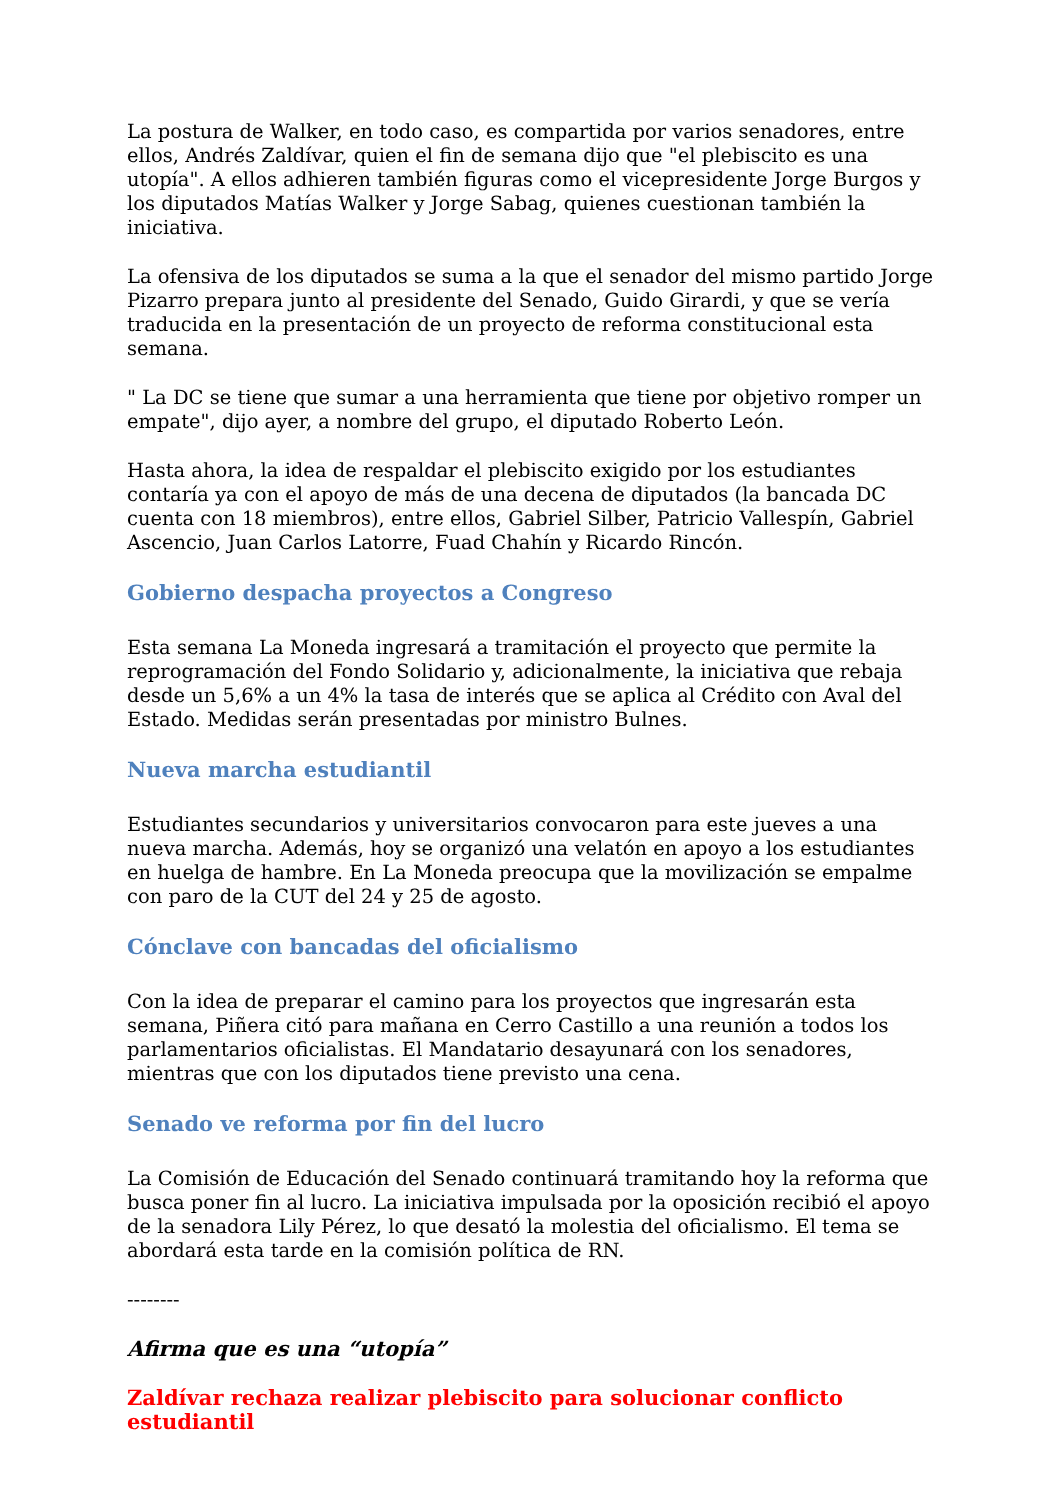La postura de Walker, en todo caso, es compartida por varios senadores, entre ellos, Andrés Zaldívar, quien el fin de semana dijo que "el plebiscito es una utopía". A ellos adhieren también figuras como el vicepresidente Jorge Burgos y los diputados Matías Walker y Jorge Sabag, quienes cuestionan también la iniciativa.
La ofensiva de los diputados se suma a la que el senador del mismo partido Jorge Pizarro prepara junto al presidente del Senado, Guido Girardi, y que se vería traducida en la presentación de un proyecto de reforma constitucional esta semana.
" La DC se tiene que sumar a una herramienta que tiene por objetivo romper un empate", dijo ayer, a nombre del grupo, el diputado Roberto León.
Hasta ahora, la idea de respaldar el plebiscito exigido por los estudiantes contaría ya con el apoyo de más de una decena de diputados (la bancada DC cuenta con 18 miembros), entre ellos, Gabriel Silber, Patricio Vallespín, Gabriel Ascencio, Juan Carlos Latorre, Fuad Chahín y Ricardo Rincón.
Gobierno despacha proyectos a Congreso
Esta semana La Moneda ingresará a tramitación el proyecto que permite la reprogramación del Fondo Solidario y, adicionalmente, la iniciativa que rebaja desde un 5,6% a un 4% la tasa de interés que se aplica al Crédito con Aval del Estado. Medidas serán presentadas por ministro Bulnes.
Nueva marcha estudiantil
Estudiantes secundarios y universitarios convocaron para este jueves a una nueva marcha. Además, hoy se organizó una velatón en apoyo a los estudiantes en huelga de hambre. En La Moneda preocupa que la movilización se empalme con paro de la CUT del 24 y 25 de agosto.
Cónclave con bancadas del oficialismo
Con la idea de preparar el camino para los proyectos que ingresarán esta semana, Piñera citó para mañana en Cerro Castillo a una reunión a todos los parlamentarios oficialistas. El Mandatario desayunará con los senadores, mientras que con los diputados tiene previsto una cena.
Senado ve reforma por fin del lucro
La Comisión de Educación del Senado continuará tramitando hoy la reforma que busca poner fin al lucro. La iniciativa impulsada por la oposición recibió el apoyo de la senadora Lily Pérez, lo que desató la molestia del oficialismo. El tema se abordará esta tarde en la comisión política de RN.
--------
Afirma que es una “utopía”
Zaldívar rechaza realizar plebiscito para solucionar conflicto estudiantil